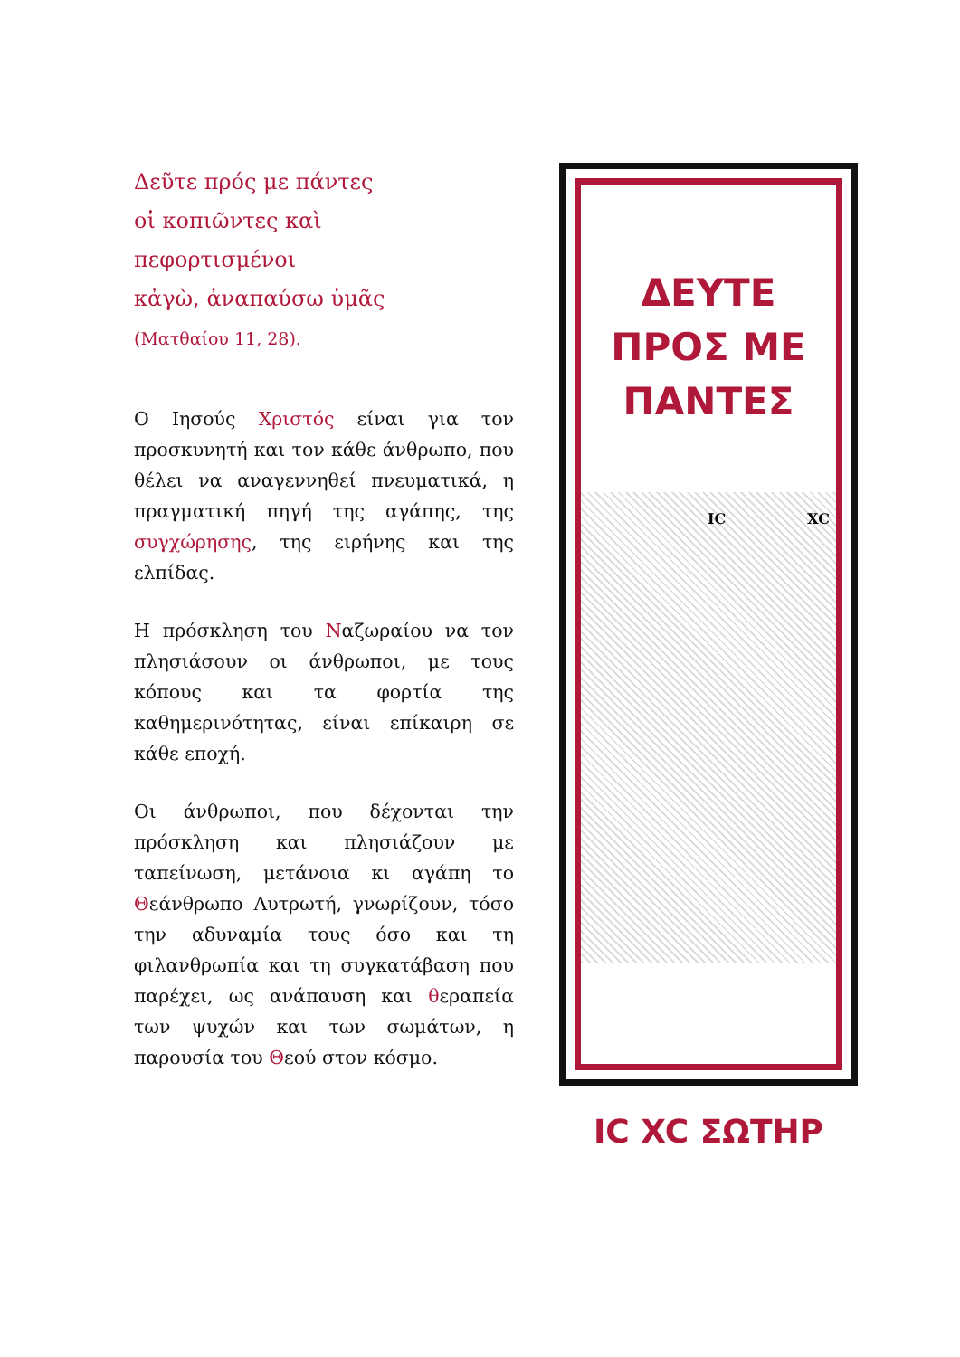Δεῦτε πρός με πάντες
οἱ κοπιῶντες καὶ
πεφορτισμένοι
κἀγὼ, ἀναπαύσω ὑμᾶς
(Ματθαίου 11, 28).
Ο Ιησούς Χριστός είναι για τον προσκυνητή και τον κάθε άνθρωπο, που θέλει να αναγεννηθεί πνευματικά, η πραγματική πηγή της αγάπης, της συγχώρησης, της ειρήνης και της ελπίδας.
Η πρόσκληση του Ναζωραίου να τον πλησιάσουν οι άνθρωποι, με τους κόπους και τα φορτία της καθημερινότητας, είναι επίκαιρη σε κάθε εποχή.
Οι άνθρωποι, που δέχονται την πρόσκληση και πλησιάζουν με ταπείνωση, μετάνοια κι αγάπη το Θεάνθρωπο Λυτρωτή, γνωρίζουν, τόσο την αδυναμία τους όσο και τη φιλανθρωπία και τη συγκατάβαση που παρέχει, ως ανάπαυση και θεραπεία των ψυχών και των σωμάτων, η παρουσία του Θεού στον κόσμο.
ΔΕΥΤΕ
ΠΡΟΣ ΜΕ
ΠΑΝΤΕΣ
IC XC
IC XC ΣΩΤΗΡ